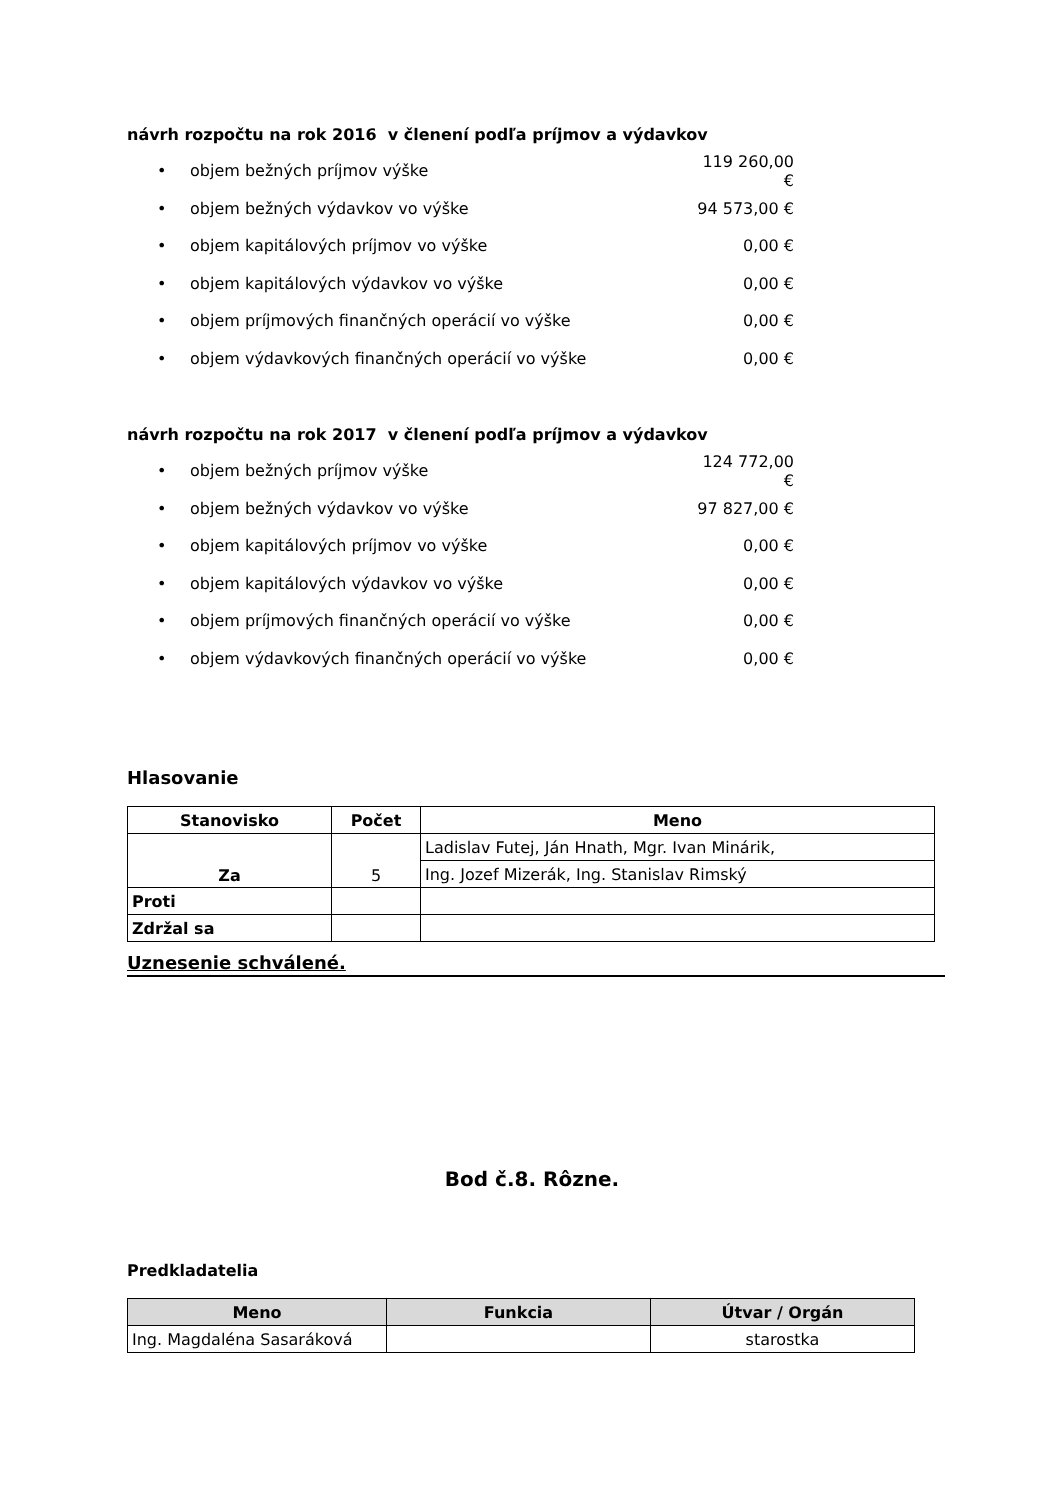návrh rozpočtu na rok 2016 v členení podľa príjmov a výdavkov
• objem bežných príjmov výške 119 260,00 €
• objem bežných výdavkov vo výške 94 573,00 €
• objem kapitálových príjmov vo výške 0,00 €
• objem kapitálových výdavkov vo výške 0,00 €
• objem príjmových finančných operácií vo výške 0,00 €
• objem výdavkových finančných operácií vo výške 0,00 €
návrh rozpočtu na rok 2017 v členení podľa príjmov a výdavkov
• objem bežných príjmov výške 124 772,00 €
• objem bežných výdavkov vo výške 97 827,00 €
• objem kapitálových príjmov vo výške 0,00 €
• objem kapitálových výdavkov vo výške 0,00 €
• objem príjmových finančných operácií vo výške 0,00 €
• objem výdavkových finančných operácií vo výške 0,00 €
Hlasovanie
| Stanovisko | Počet | Meno |
| --- | --- | --- |
| Za | 5 | Ladislav Futej, Ján Hnath, Mgr. Ivan Minárik, |
| | | Ing. Jozef Mizerák, Ing. Stanislav Rimský |
| Proti | | |
| Zdržal sa | | |
Uznesenie schválené.
Bod č.8. Rôzne.
Predkladatelia
| Meno | Funkcia | Útvar / Orgán |
| --- | --- | --- |
| Ing. Magdaléna Sasaráková | | starostka |